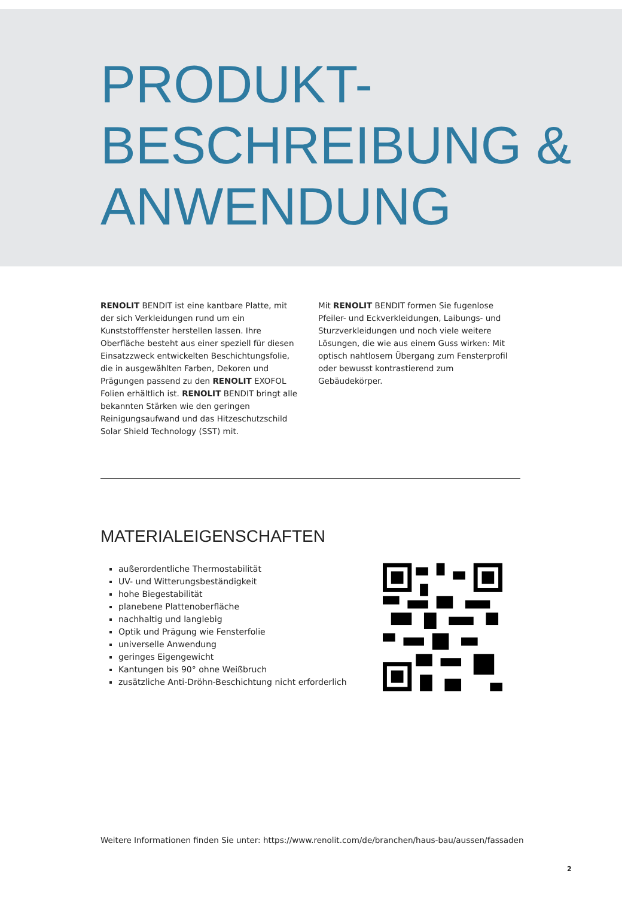PRODUKT-
BESCHREIBUNG &
ANWENDUNG
RENOLIT BENDIT ist eine kantbare Platte, mit der sich Verkleidungen rund um ein Kunststofffenster herstel­len lassen. Ihre Oberfläche besteht aus einer speziell für diesen Einsatzzweck entwickelten Beschichtungs­folie, die in ausgewählten Farben, Dekoren und Prägungen passend zu den RENOLIT EXOFOL Folien erhältlich ist. RENOLIT BENDIT bringt alle bekannten Stärken wie den geringen Reinigungsaufwand und das Hitzeschutzschild Solar Shield Technology (SST) mit.
Mit RENOLIT BENDIT formen Sie fugenlose Pfeiler- und Eckverkleidungen, Laibungs- und Sturz­verkleidungen und noch viele weitere Lösungen, die wie aus einem Guss wirken: Mit optisch nahtlosem Übergang zum Fensterprofil oder bewusst kontrastierend zum Gebäudekörper.
MATERIALEIGENSCHAFTEN
außerordentliche Thermostabilität
UV- und Witterungsbeständigkeit
hohe Biegestabilität
planebene Plattenoberfläche
nachhaltig und langlebig
Optik und Prägung wie Fensterfolie
universelle Anwendung
geringes Eigengewicht
Kantungen bis 90° ohne Weißbruch
zusätzliche Anti-Dröhn-Beschichtung nicht erforderlich
Weitere Informationen finden Sie unter: https://www.renolit.com/de/branchen/haus-bau/aussen/fassaden
2